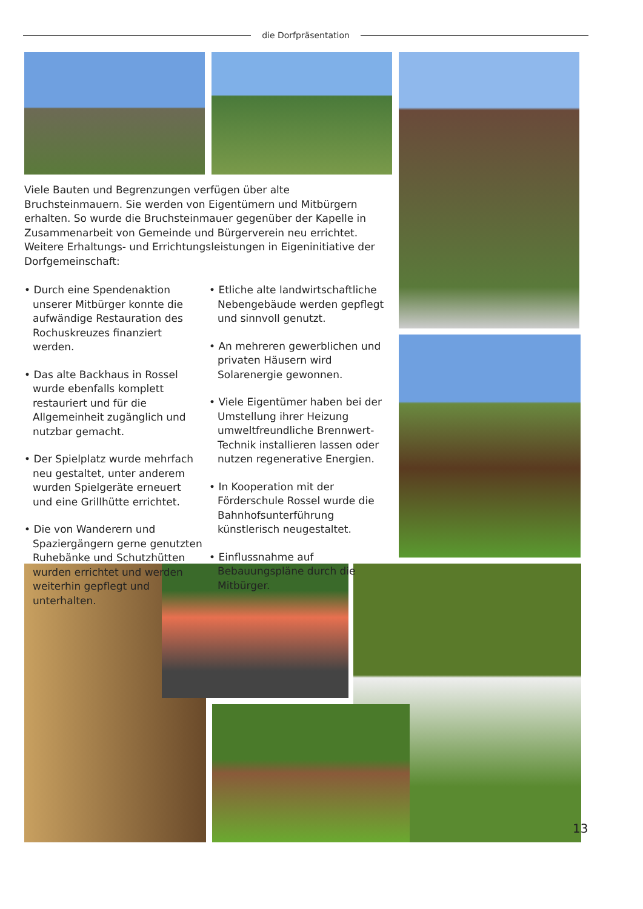die Dorfpräsentation
Viele Bauten und Begrenzungen verfügen über alte Bruchsteinmauern. Sie werden von Eigentümern und Mitbürgern erhalten. So wurde die Bruchsteinmauer gegenüber der Kapelle in Zusammenarbeit von Gemeinde und Bürgerverein neu errichtet. Weitere Erhaltungs- und Errichtungsleistungen in Eigeninitiative der Dorfgemeinschaft:
• Durch eine Spendenaktion unserer Mitbürger konnte die aufwändige Restauration des Rochuskreuzes finanziert werden.
• Das alte Backhaus in Rossel wurde ebenfalls komplett restauriert und für die Allgemeinheit zugänglich und nutzbar gemacht.
• Der Spielplatz wurde mehrfach neu gestaltet, unter anderem wurden Spielgeräte erneuert und eine Grillhütte errichtet.
• Die von Wanderern und Spaziergängern gerne genutzten Ruhebänke und Schutzhütten wurden errichtet und werden weiterhin gepflegt und unterhalten.
• Etliche alte landwirtschaftliche Nebengebäude werden gepflegt und sinnvoll genutzt.
• An mehreren gewerblichen und privaten Häusern wird Solarenergie gewonnen.
• Viele Eigentümer haben bei der Umstellung ihrer Heizung umweltfreundliche Brennwert-Technik installieren lassen oder nutzen regenerative Energien.
• In Kooperation mit der Förderschule Rossel wurde die Bahnhofsunterführung künstlerisch neugestaltet.
• Einflussnahme auf Bebauungspläne durch die Mitbürger.
13